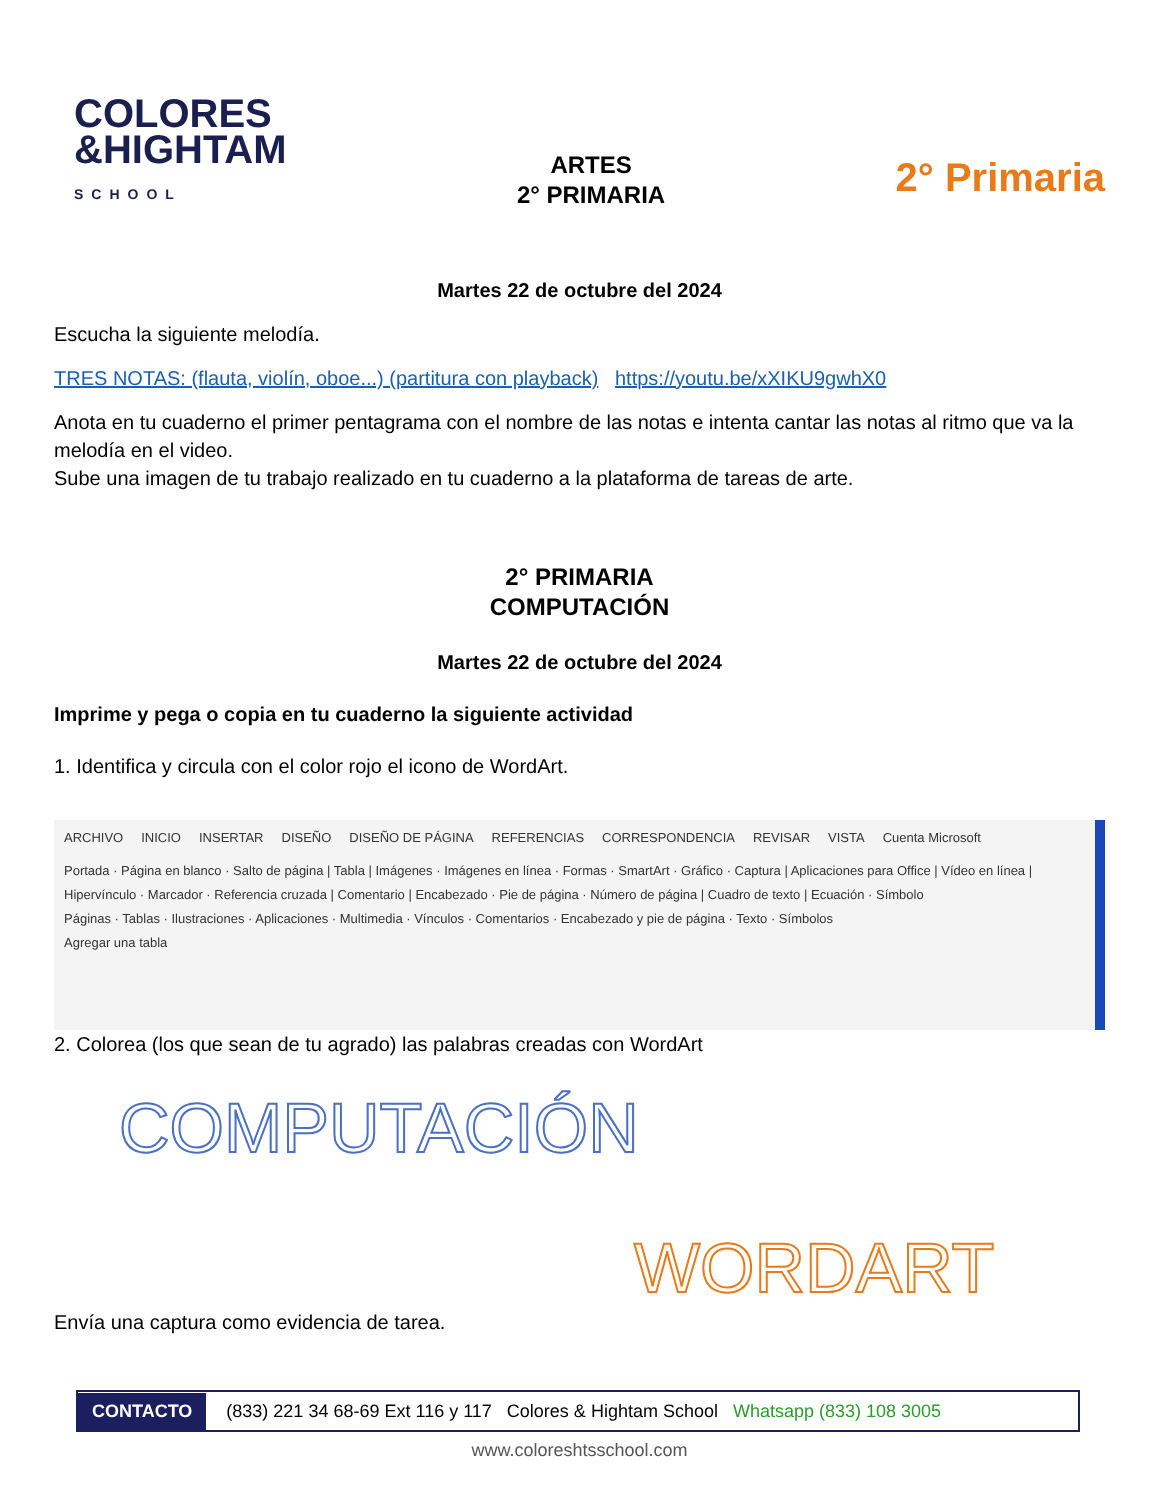COLORES
&HIGHTAM
SCHOOL
ARTES
2° PRIMARIA
2° Primaria
Martes 22 de octubre del 2024
Escucha la siguiente melodía.
TRES NOTAS: (flauta, violín, oboe...) (partitura con playback) https://youtu.be/xXIKU9gwhX0
Anota en tu cuaderno el primer pentagrama con el nombre de las notas e intenta cantar las notas al ritmo que va la melodía en el video.
Sube una imagen de tu trabajo realizado en tu cuaderno a la plataforma de tareas de arte.
2° PRIMARIA
COMPUTACIÓN
Martes 22 de octubre del 2024
Imprime y pega o copia en tu cuaderno la siguiente actividad
1. Identifica y circula con el color rojo el icono de WordArt.
ARCHIVO INICIO INSERTAR DISEÑO DISEÑO DE PÁGINA REFERENCIAS CORRESPONDENCIA REVISAR VISTA Cuenta Microsoft
Portada · Página en blanco · Salto de página | Tabla | Imágenes · Imágenes en línea · Formas · SmartArt · Gráfico · Captura | Aplicaciones para Office | Vídeo en línea | Hipervínculo · Marcador · Referencia cruzada | Comentario | Encabezado · Pie de página · Número de página | Cuadro de texto | Ecuación · Símbolo
Páginas · Tablas · Ilustraciones · Aplicaciones · Multimedia · Vínculos · Comentarios · Encabezado y pie de página · Texto · Símbolos
Agregar una tabla
2. Colorea (los que sean de tu agrado) las palabras creadas con WordArt
COMPUTACIÓN
WORDART
Envía una captura como evidencia de tarea.
CONTACTO (833) 221 34 68-69 Ext 116 y 117 Colores & Hightam School Whatsapp (833) 108 3005
www.coloreshtsschool.com